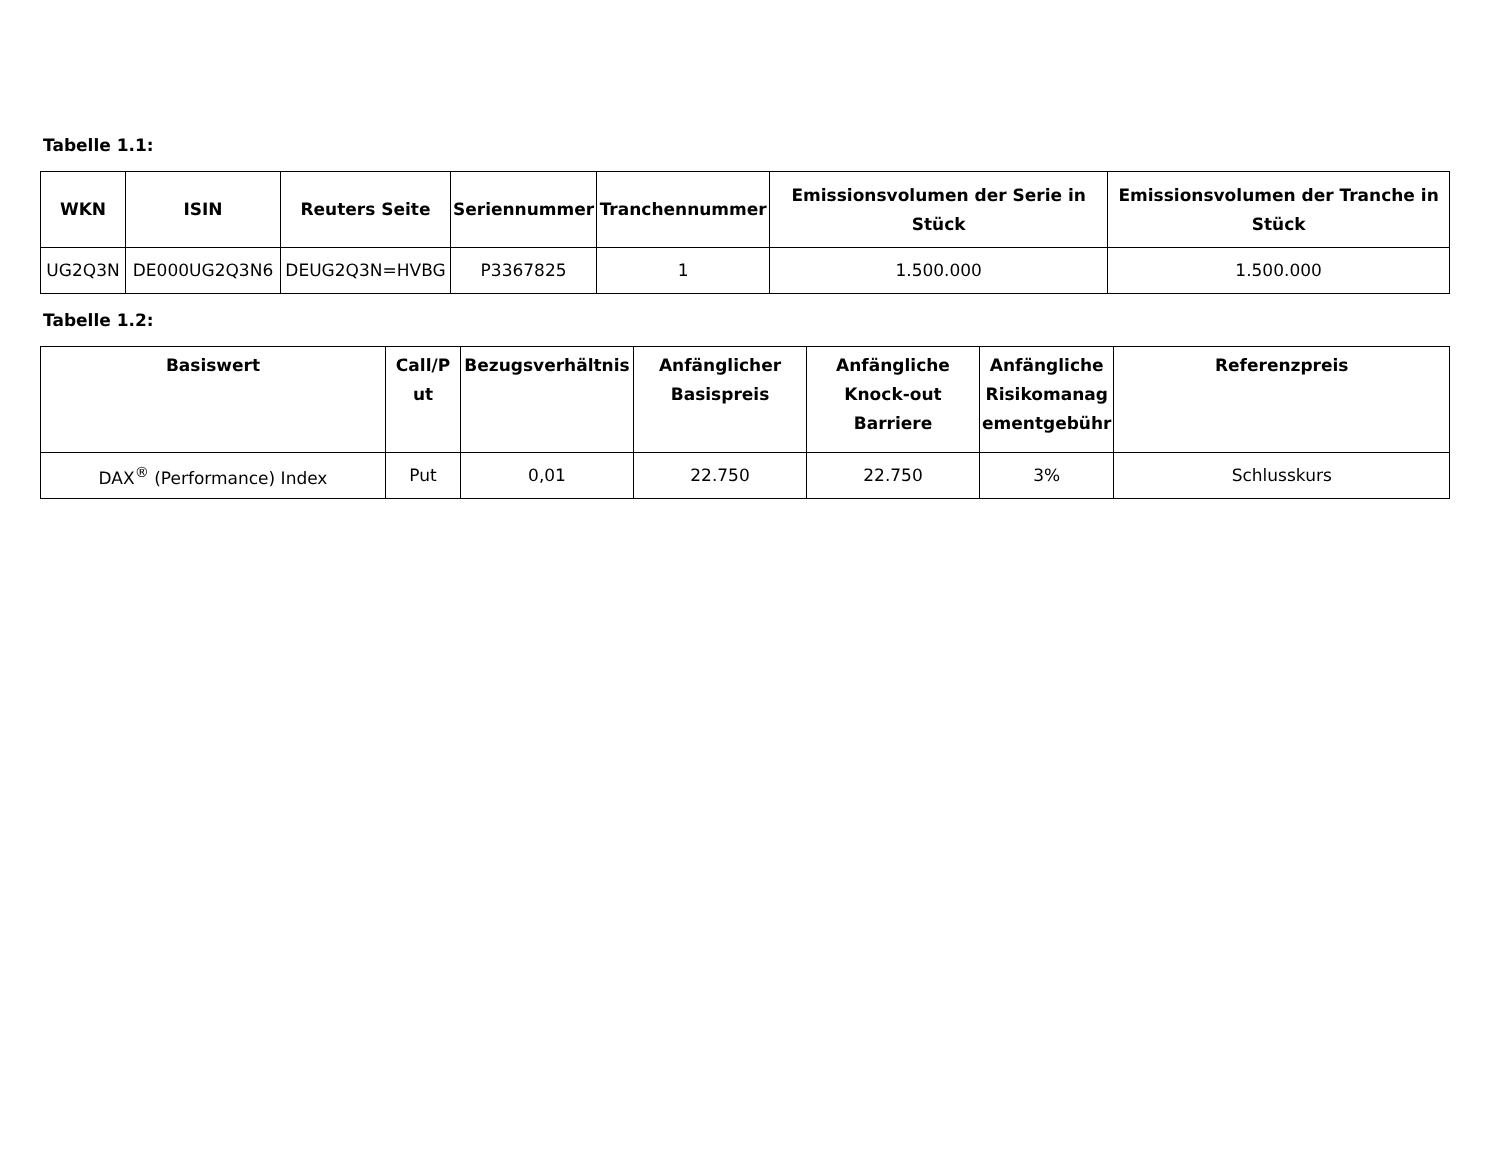Tabelle 1.1:
| WKN | ISIN | Reuters Seite | Seriennummer | Tranchennummer | Emissionsvolumen der Serie in Stück | Emissionsvolumen der Tranche in Stück |
| --- | --- | --- | --- | --- | --- | --- |
| UG2Q3N | DE000UG2Q3N6 | DEUG2Q3N=HVBG | P3367825 | 1 | 1.500.000 | 1.500.000 |
Tabelle 1.2:
| Basiswert | Call/P ut | Bezugsverhältnis | Anfänglicher Basispreis | Anfängliche Knock-out Barriere | Anfängliche Risikomanag ementgebühr | Referenzpreis |
| --- | --- | --- | --- | --- | --- | --- |
| DAX<sup>®</sup> (Performance) Index | Put | 0,01 | 22.750 | 22.750 | 3% | Schlusskurs |